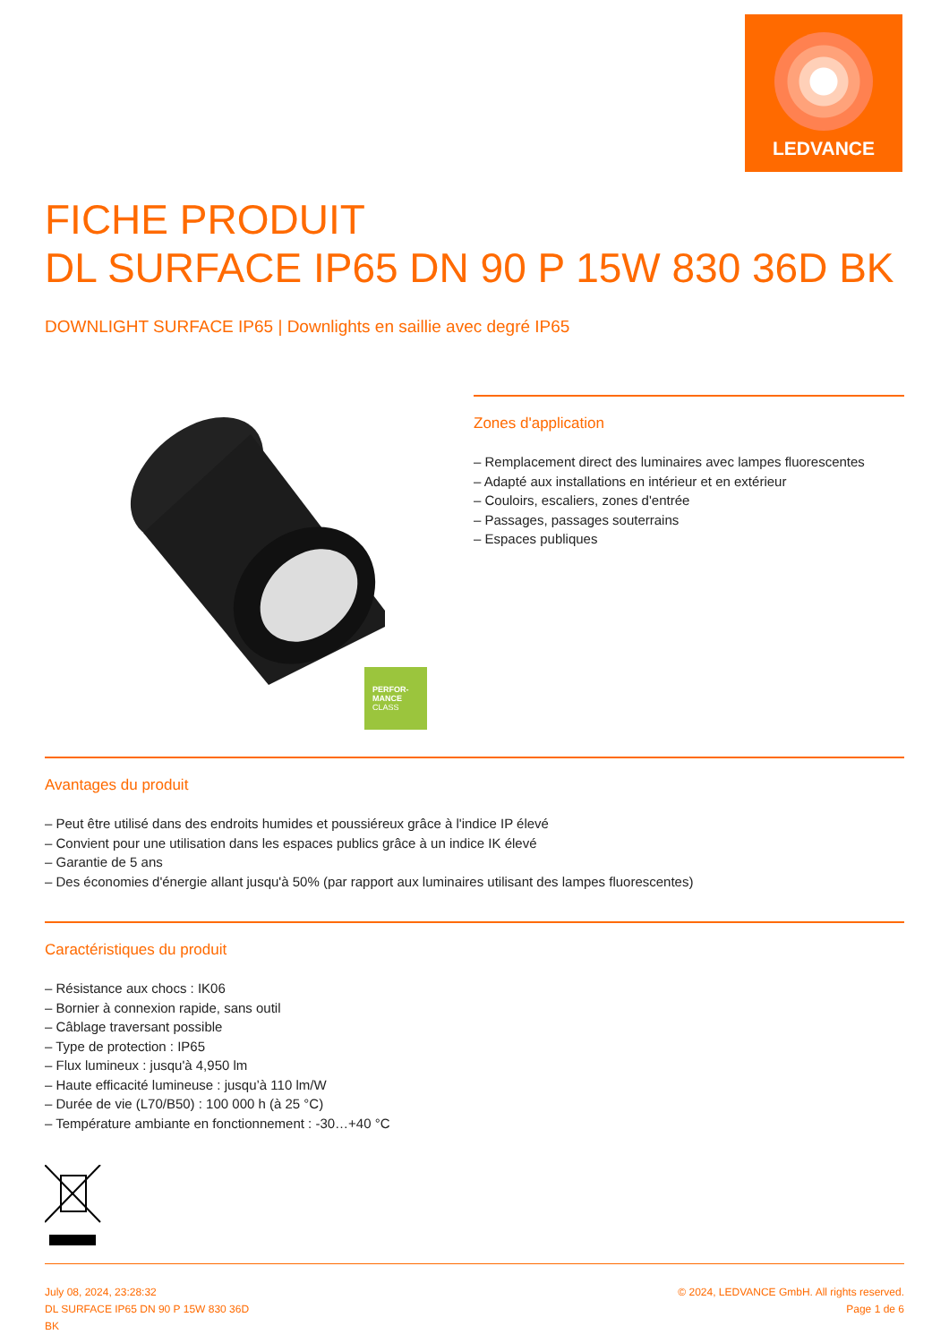LEDVANCE
FICHE PRODUIT
DL SURFACE IP65 DN 90 P 15W 830 36D BK
DOWNLIGHT SURFACE IP65 | Downlights en saillie avec degré IP65
PERFOR-
MANCE
CLASS
Zones d'application
– Remplacement direct des luminaires avec lampes fluorescentes
– Adapté aux installations en intérieur et en extérieur
– Couloirs, escaliers, zones d'entrée
– Passages, passages souterrains
– Espaces publiques
Avantages du produit
– Peut être utilisé dans des endroits humides et poussiéreux grâce à l'indice IP élevé
– Convient pour une utilisation dans les espaces publics grâce à un indice IK élevé
– Garantie de 5 ans
– Des économies d'énergie allant jusqu'à 50% (par rapport aux luminaires utilisant des lampes fluorescentes)
Caractéristiques du produit
– Résistance aux chocs : IK06
– Bornier à connexion rapide, sans outil
– Câblage traversant possible
– Type de protection : IP65
– Flux lumineux : jusqu'à 4,950 lm
– Haute efficacité lumineuse : jusqu’à 110 lm/W
– Durée de vie (L70/B50) : 100 000 h (à 25 °C)
– Température ambiante en fonctionnement : -30…+40 °C
July 08, 2024, 23:28:32
DL SURFACE IP65 DN 90 P 15W 830 36D
BK
© 2024, LEDVANCE GmbH. All rights reserved.
Page 1 de 6